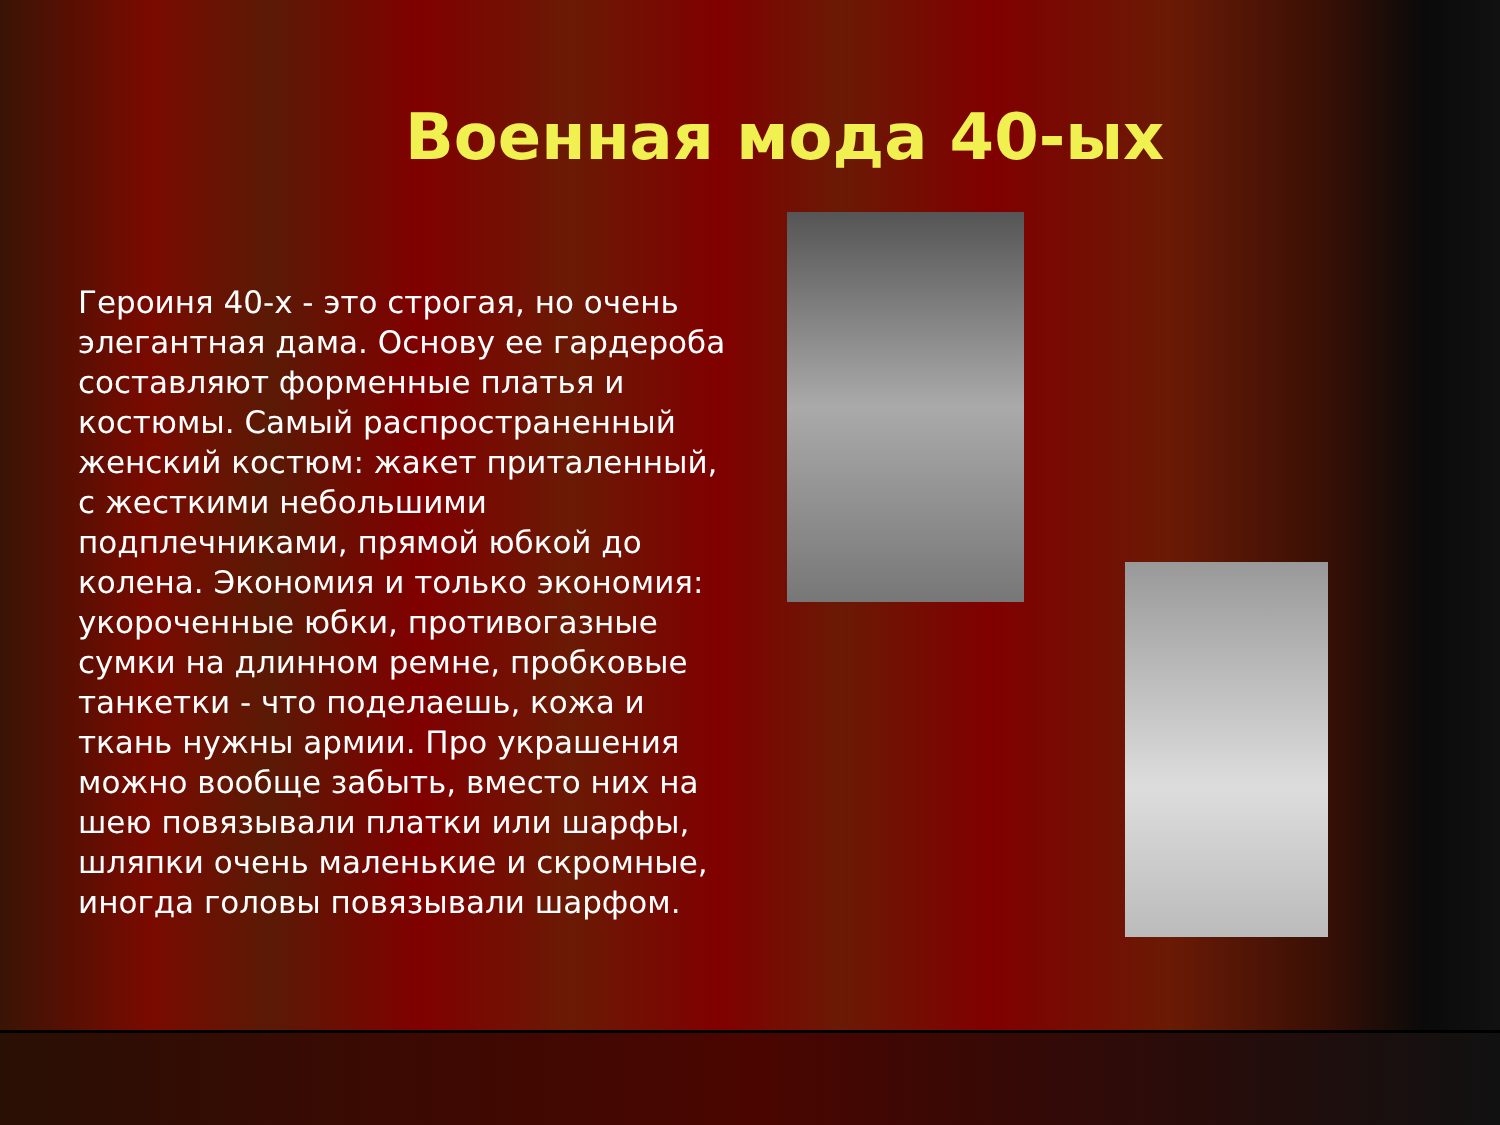Военная мода 40-ых
Героиня 40-х - это строгая, но очень элегантная дама. Основу ее гардероба составляют форменные платья и костюмы. Самый распространенный женский костюм: жакет приталенный, с жесткими небольшими подплечниками, прямой юбкой до колена. Экономия и только экономия: укороченные юбки, противогазные сумки на длинном ремне, пробковые танкетки - что поделаешь, кожа и ткань нужны армии. Про украшения можно вообще забыть, вместо них на шею повязывали платки или шарфы, шляпки очень маленькие и скромные, иногда головы повязывали шарфом.